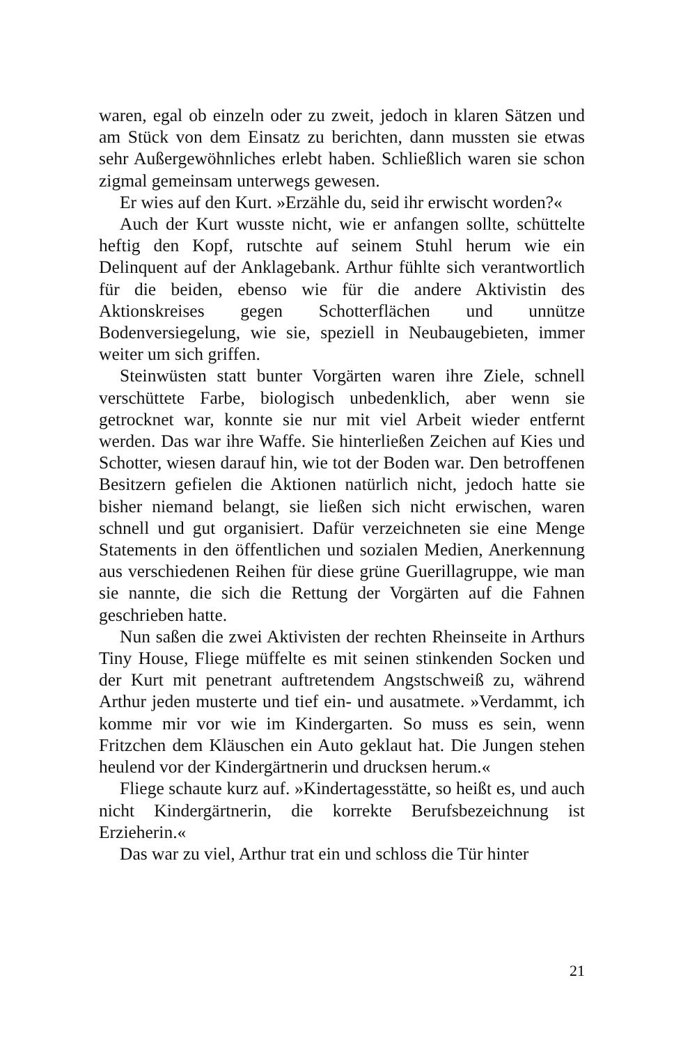waren, egal ob einzeln oder zu zweit, jedoch in klaren Sätzen und am Stück von dem Einsatz zu berichten, dann mussten sie etwas sehr Außergewöhnliches erlebt haben. Schließlich waren sie schon zigmal gemeinsam unterwegs gewesen.
Er wies auf den Kurt. »Erzähle du, seid ihr erwischt worden?«
Auch der Kurt wusste nicht, wie er anfangen sollte, schüttelte heftig den Kopf, rutschte auf seinem Stuhl herum wie ein Delinquent auf der Anklagebank. Arthur fühlte sich verantwortlich für die beiden, ebenso wie für die andere Aktivistin des Aktionskreises gegen Schotterflächen und unnütze Bodenversiegelung, wie sie, speziell in Neubaugebieten, immer weiter um sich griffen.
Steinwüsten statt bunter Vorgärten waren ihre Ziele, schnell verschüttete Farbe, biologisch unbedenklich, aber wenn sie getrocknet war, konnte sie nur mit viel Arbeit wieder entfernt werden. Das war ihre Waffe. Sie hinterließen Zeichen auf Kies und Schotter, wiesen darauf hin, wie tot der Boden war. Den betroffenen Besitzern gefielen die Aktionen natürlich nicht, jedoch hatte sie bisher niemand belangt, sie ließen sich nicht erwischen, waren schnell und gut organisiert. Dafür verzeichneten sie eine Menge Statements in den öffentlichen und sozialen Medien, Anerkennung aus verschiedenen Reihen für diese grüne Guerillagruppe, wie man sie nannte, die sich die Rettung der Vorgärten auf die Fahnen geschrieben hatte.
Nun saßen die zwei Aktivisten der rechten Rheinseite in Arthurs Tiny House, Fliege müffelte es mit seinen stinkenden Socken und der Kurt mit penetrant auftretendem Angstschweiß zu, während Arthur jeden musterte und tief ein- und ausatmete. »Verdammt, ich komme mir vor wie im Kindergarten. So muss es sein, wenn Fritzchen dem Kläuschen ein Auto geklaut hat. Die Jungen stehen heulend vor der Kindergärtnerin und drucksen herum.«
Fliege schaute kurz auf. »Kindertagesstätte, so heißt es, und auch nicht Kindergärtnerin, die korrekte Berufsbezeichnung ist Erzieherin.«
Das war zu viel, Arthur trat ein und schloss die Tür hinter
21